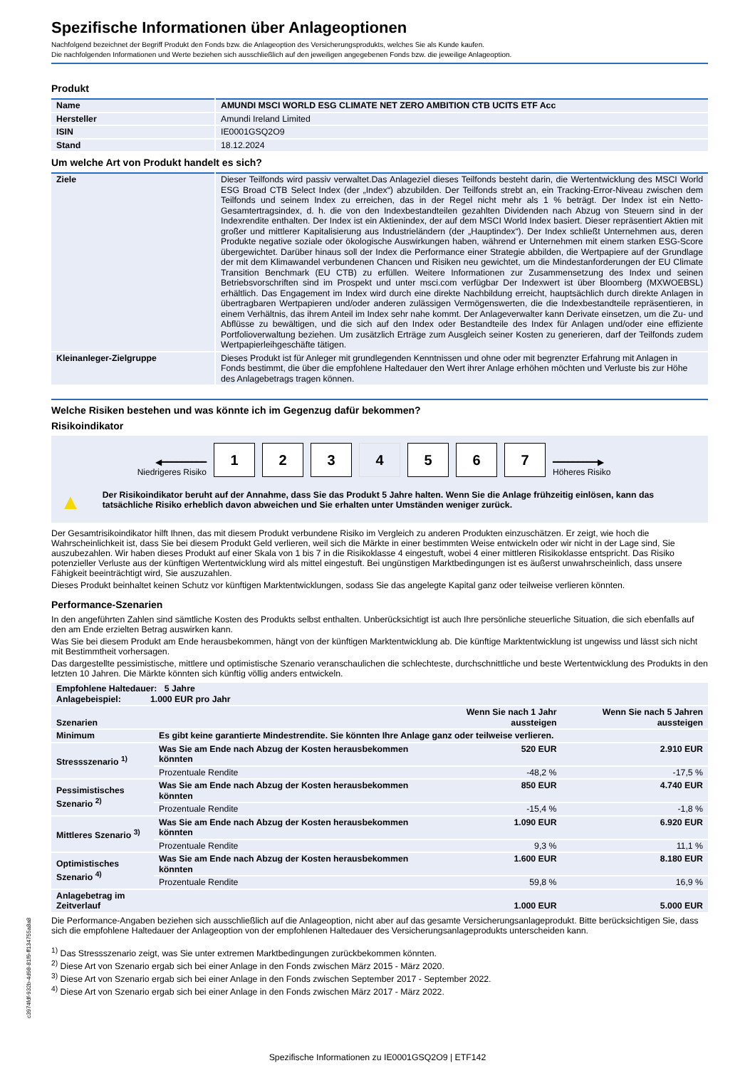Spezifische Informationen über Anlageoptionen
Nachfolgend bezeichnet der Begriff Produkt den Fonds bzw. die Anlageoption des Versicherungsprodukts, welches Sie als Kunde kaufen.
Die nachfolgenden Informationen und Werte beziehen sich ausschließlich auf den jeweiligen angegebenen Fonds bzw. die jeweilige Anlageoption.
Produkt
| Name | AMUNDI MSCI WORLD ESG CLIMATE NET ZERO AMBITION CTB UCITS ETF Acc |
| Hersteller | Amundi Ireland Limited |
| ISIN | IE0001GSQ2O9 |
| Stand | 18.12.2024 |
Um welche Art von Produkt handelt es sich?
| Ziele | Dieser Teilfonds wird passiv verwaltet.Das Anlageziel dieses Teilfonds besteht darin, die Wertentwicklung des MSCI World ESG Broad CTB Select Index (der „Index“) abzubilden. Der Teilfonds strebt an, ein Tracking-Error-Niveau zwischen dem Teilfonds und seinem Index zu erreichen, das in der Regel nicht mehr als 1 % beträgt. Der Index ist ein Netto-Gesamtertragsindex, d. h. die von den Indexbestandteilen gezahlten Dividenden nach Abzug von Steuern sind in der Indexrendite enthalten. Der Index ist ein Aktienindex, der auf dem MSCI World Index basiert. Dieser repräsentiert Aktien mit großer und mittlerer Kapitalisierung aus Industrieländern (der „Hauptindex“). Der Index schließt Unternehmen aus, deren Produkte negative soziale oder ökologische Auswirkungen haben, während er Unternehmen mit einem starken ESG-Score übergewichtet. Darüber hinaus soll der Index die Performance einer Strategie abbilden, die Wertpapiere auf der Grundlage der mit dem Klimawandel verbundenen Chancen und Risiken neu gewichtet, um die Mindestanforderungen der EU Climate Transition Benchmark (EU CTB) zu erfüllen. Weitere Informationen zur Zusammensetzung des Index und seinen Betriebsvorschriften sind im Prospekt und unter msci.com verfügbar Der Indexwert ist über Bloomberg (MXWOEBSL) erhältlich. Das Engagement im Index wird durch eine direkte Nachbildung erreicht, hauptsächlich durch direkte Anlagen in übertragbaren Wertpapieren und/oder anderen zulässigen Vermögenswerten, die die Indexbestandteile repräsentieren, in einem Verhältnis, das ihrem Anteil im Index sehr nahe kommt. Der Anlageverwalter kann Derivate einsetzen, um die Zu- und Abflüsse zu bewältigen, und die sich auf den Index oder Bestandteile des Index für Anlagen und/oder eine effiziente Portfolioverwaltung beziehen. Um zusätzlich Erträge zum Ausgleich seiner Kosten zu generieren, darf der Teilfonds zudem Wertpapierleihgeschäfte tätigen. |
| Kleinanleger-Zielgruppe | Dieses Produkt ist für Anleger mit grundlegenden Kenntnissen und ohne oder mit begrenzter Erfahrung mit Anlagen in Fonds bestimmt, die über die empfohlene Haltedauer den Wert ihrer Anlage erhöhen möchten und Verluste bis zur Höhe des Anlagebetrags tragen können. |
Welche Risiken bestehen und was könnte ich im Gegenzug dafür bekommen?
Risikoindikator
◀━━━━━━━━━
Niedrigeres Risiko
1
2
3
4
5
6
7
━━━━━━━━━▶
Höheres Risiko
▲ Der Risikoindikator beruht auf der Annahme, dass Sie das Produkt 5 Jahre halten. Wenn Sie die Anlage frühzeitig einlösen, kann das tatsächliche Risiko erheblich davon abweichen und Sie erhalten unter Umständen weniger zurück.
Der Gesamtrisikoindikator hilft Ihnen, das mit diesem Produkt verbundene Risiko im Vergleich zu anderen Produkten einzuschätzen. Er zeigt, wie hoch die Wahrscheinlichkeit ist, dass Sie bei diesem Produkt Geld verlieren, weil sich die Märkte in einer bestimmten Weise entwickeln oder wir nicht in der Lage sind, Sie auszubezahlen. Wir haben dieses Produkt auf einer Skala von 1 bis 7 in die Risikoklasse 4 eingestuft, wobei 4 einer mittleren Risikoklasse entspricht. Das Risiko potenzieller Verluste aus der künftigen Wertentwicklung wird als mittel eingestuft. Bei ungünstigen Marktbedingungen ist es äußerst unwahrscheinlich, dass unsere Fähigkeit beeinträchtigt wird, Sie auszuzahlen.
Dieses Produkt beinhaltet keinen Schutz vor künftigen Marktentwicklungen, sodass Sie das angelegte Kapital ganz oder teilweise verlieren könnten.
Performance-Szenarien
In den angeführten Zahlen sind sämtliche Kosten des Produkts selbst enthalten. Unberücksichtigt ist auch Ihre persönliche steuerliche Situation, die sich ebenfalls auf den am Ende erzielten Betrag auswirken kann.
Was Sie bei diesem Produkt am Ende herausbekommen, hängt von der künftigen Marktentwicklung ab. Die künftige Marktentwicklung ist ungewiss und lässt sich nicht mit Bestimmtheit vorhersagen.
Das dargestellte pessimistische, mittlere und optimistische Szenario veranschaulichen die schlechteste, durchschnittliche und beste Wertentwicklung des Produkts in den letzten 10 Jahren. Die Märkte könnten sich künftig völlig anders entwickeln.
| Empfohlene Haltedauer: 5 Jahre Anlagebeispiel: 1.000 EUR pro Jahr | | | |
| Szenarien | | Wenn Sie nach 1 Jahr aussteigen | Wenn Sie nach 5 Jahren aussteigen |
| Minimum | Es gibt keine garantierte Mindestrendite. Sie könnten Ihre Anlage ganz oder teilweise verlieren. | | |
| Stressszenario <sup>1)</sup> | Was Sie am Ende nach Abzug der Kosten herausbekommen könnten | 520 EUR | 2.910 EUR |
| | Prozentuale Rendite | -48,2 % | -17,5 % |
| Pessimistisches Szenario <sup>2)</sup> | Was Sie am Ende nach Abzug der Kosten herausbekommen könnten | 850 EUR | 4.740 EUR |
| | Prozentuale Rendite | -15,4 % | -1,8 % |
| Mittleres Szenario <sup>3)</sup> | Was Sie am Ende nach Abzug der Kosten herausbekommen könnten | 1.090 EUR | 6.920 EUR |
| | Prozentuale Rendite | 9,3 % | 11,1 % |
| Optimistisches Szenario <sup>4)</sup> | Was Sie am Ende nach Abzug der Kosten herausbekommen könnten | 1.600 EUR | 8.180 EUR |
| | Prozentuale Rendite | 59,8 % | 16,9 % |
| Anlagebetrag im Zeitverlauf | | 1.000 EUR | 5.000 EUR |
Die Performance-Angaben beziehen sich ausschließlich auf die Anlageoption, nicht aber auf das gesamte Versicherungsanlageprodukt. Bitte berücksichtigen Sie, dass sich die empfohlene Haltedauer der Anlageoption von der empfohlenen Haltedauer des Versicherungsanlageprodukts unterscheiden kann.
<sup>1)</sup> Das Stressszenario zeigt, was Sie unter extremen Marktbedingungen zurückbekommen könnten.
<sup>2)</sup> Diese Art von Szenario ergab sich bei einer Anlage in den Fonds zwischen März 2015 - März 2020.
<sup>3)</sup> Diese Art von Szenario ergab sich bei einer Anlage in den Fonds zwischen September 2017 - September 2022.
<sup>4)</sup> Diese Art von Szenario ergab sich bei einer Anlage in den Fonds zwischen März 2017 - März 2022.
c3974fdf-932b-4d98-81f9-ff134755a8a8
Spezifische Informationen zu IE0001GSQ2O9 | ETF142